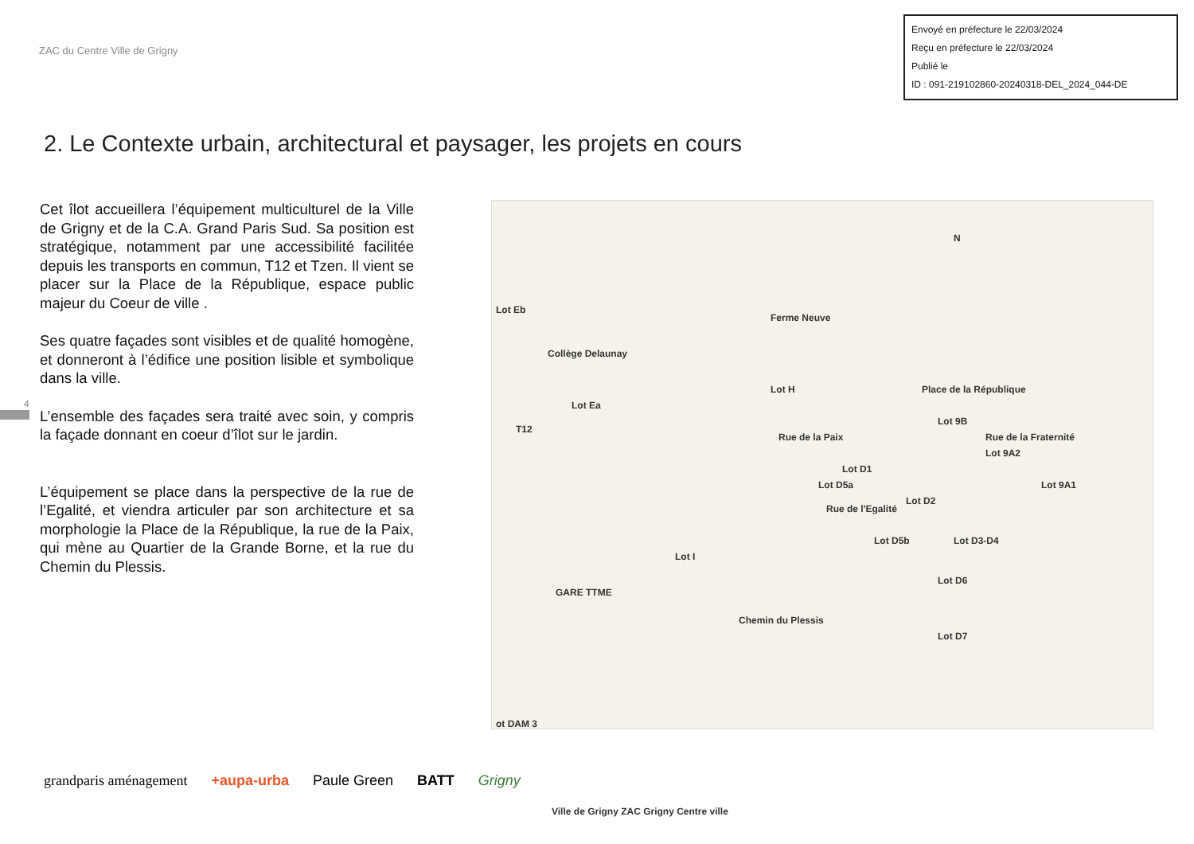ZAC du Centre Ville de Grigny
Envoyé en préfecture le 22/03/2024
Reçu en préfecture le 22/03/2024
Publié le
ID : 091-219102860-20240318-DEL_2024_044-DE
2. Le Contexte urbain, architectural et paysager, les projets en cours
Cet îlot accueillera l’équipement multiculturel de la Ville de Grigny et de la C.A. Grand Paris Sud. Sa position est stratégique, notamment par une accessibilité facilitée depuis les transports en commun, T12 et Tzen. Il vient se placer sur la Place de la République, espace public majeur du Coeur de ville .
Ses quatre façades sont visibles et de qualité homogène, et donneront à l’édifice une position lisible et symbolique dans la ville.
L’ensemble des façades sera traité avec soin, y compris la façade donnant en coeur d’îlot sur le jardin.
L’équipement se place dans la perspective de la rue de l’Egalité, et viendra articuler par son architecture et sa morphologie la Place de la République, la rue de la Paix, qui mène au Quartier de la Grande Borne, et la rue du Chemin du Plessis.
N
Ferme Neuve
Collège Delaunay
Lot H Place de la République
Lot 9B
Lot 9A2
Lot 9A1
Rue de la Fraternité Rue de la Paix
Lot D1
Lot D2
Lot D3-D4
Rue de l'Egalité
Lot D5a
Lot D5b
Lot D6
Lot D7
Chemin du Plessis
Lot I
Lot Ea
Lot Eb
T12
GARE TTME
ot DAM 3
Ville de Grigny ZAC Grigny Centre ville
4
grandparis aménagement +aupa-urba Paule Green BATT Grigny